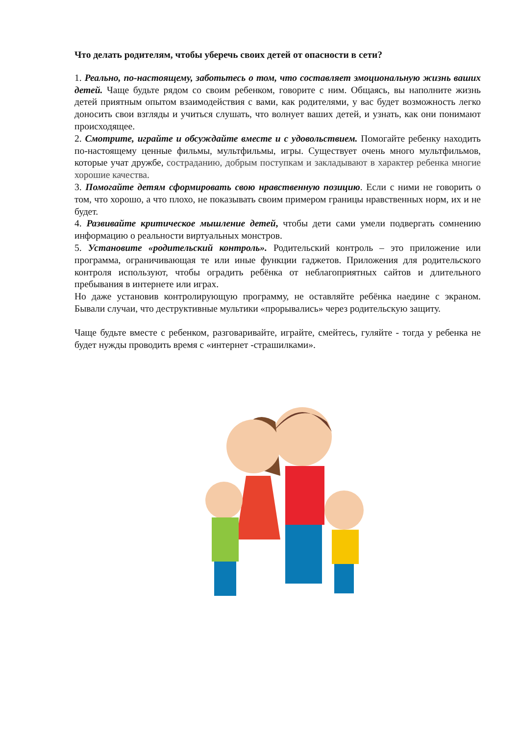Что делать родителям, чтобы уберечь своих детей от опасности в сети?
1. Реально, по-настоящему, заботьтесь о том, что составляет эмоциональную жизнь ваших детей. Чаще будьте рядом со своим ребенком, говорите с ним. Общаясь, вы наполните жизнь детей приятным опытом взаимодействия с вами, как родителями, у вас будет возможность легко доносить свои взгляды и учиться слушать, что волнует ваших детей, и узнать, как они понимают происходящее.
2. Смотрите, играйте и обсуждайте вместе и с удовольствием. Помогайте ребенку находить по-настоящему ценные фильмы, мультфильмы, игры. Существует очень много мультфильмов, которые учат дружбе, состраданию, добрым поступкам и закладывают в характер ребенка многие хорошие качества.
3. Помогайте детям сформировать свою нравственную позицию. Если с ними не говорить о том, что хорошо, а что плохо, не показывать своим примером границы нравственных норм, их и не будет.
4. Развивайте критическое мышление детей, чтобы дети сами умели подвергать сомнению информацию о реальности виртуальных монстров.
5. Установите «родительский контроль». Родительский контроль – это приложение или программа, ограничивающая те или иные функции гаджетов. Приложения для родительского контроля используют, чтобы оградить ребёнка от неблагоприятных сайтов и длительного пребывания в интернете или играх.
Но даже установив контролирующую программу, не оставляйте ребёнка наедине с экраном. Бывали случаи, что деструктивные мультики «прорывались» через родительскую защиту.
Чаще будьте вместе с ребенком, разговаривайте, играйте, смейтесь, гуляйте - тогда у ребенка не будет нужды проводить время с «интернет -страшилками».